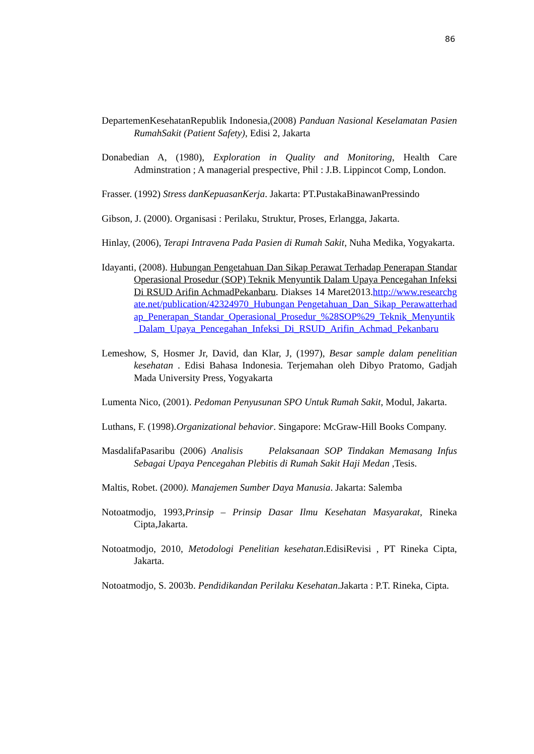86
DepartemenKesehatanRepublik Indonesia,(2008) Panduan Nasional Keselamatan Pasien RumahSakit (Patient Safety), Edisi 2, Jakarta
Donabedian A, (1980), Exploration in Quality and Monitoring, Health Care Adminstration ; A managerial prespective, Phil : J.B. Lippincot Comp, London.
Frasser. (1992) Stress danKepuasanKerja. Jakarta: PT.PustakaBinawanPressindo
Gibson, J. (2000). Organisasi : Perilaku, Struktur, Proses, Erlangga, Jakarta.
Hinlay, (2006), Terapi Intravena Pada Pasien di Rumah Sakit, Nuha Medika, Yogyakarta.
Idayanti, (2008). Hubungan Pengetahuan Dan Sikap Perawat Terhadap Penerapan Standar Operasional Prosedur (SOP) Teknik Menyuntik Dalam Upaya Pencegahan Infeksi Di RSUD Arifin AchmadPekanbaru. Diakses 14 Maret2013.http://www.researchgate.net/publication/42324970_Hubungan Pengetahuan_Dan_Sikap_Perawatterhadap_Penerapan_Standar_Operasional_Prosedur_%28SOP%29_Teknik_Menyuntik_Dalam_Upaya_Pencegahan_Infeksi_Di_RSUD_Arifin_Achmad_Pekanbaru
Lemeshow, S, Hosmer Jr, David, dan Klar, J, (1997), Besar sample dalam penelitian kesehatan . Edisi Bahasa Indonesia. Terjemahan oleh Dibyo Pratomo, Gadjah Mada University Press, Yogyakarta
Lumenta Nico, (2001). Pedoman Penyusunan SPO Untuk Rumah Sakit, Modul, Jakarta.
Luthans, F. (1998).Organizational behavior. Singapore: McGraw-Hill Books Company.
MasdalifaPasaribu (2006) Analisis Pelaksanaan SOP Tindakan Memasang Infus Sebagai Upaya Pencegahan Plebitis di Rumah Sakit Haji Medan ,Tesis.
Maltis, Robet. (2000). Manajemen Sumber Daya Manusia. Jakarta: Salemba
Notoatmodjo, 1993,Prinsip – Prinsip Dasar Ilmu Kesehatan Masyarakat, Rineka Cipta,Jakarta.
Notoatmodjo, 2010, Metodologi Penelitian kesehatan.EdisiRevisi , PT Rineka Cipta, Jakarta.
Notoatmodjo, S. 2003b. Pendidikandan Perilaku Kesehatan.Jakarta : P.T. Rineka, Cipta.